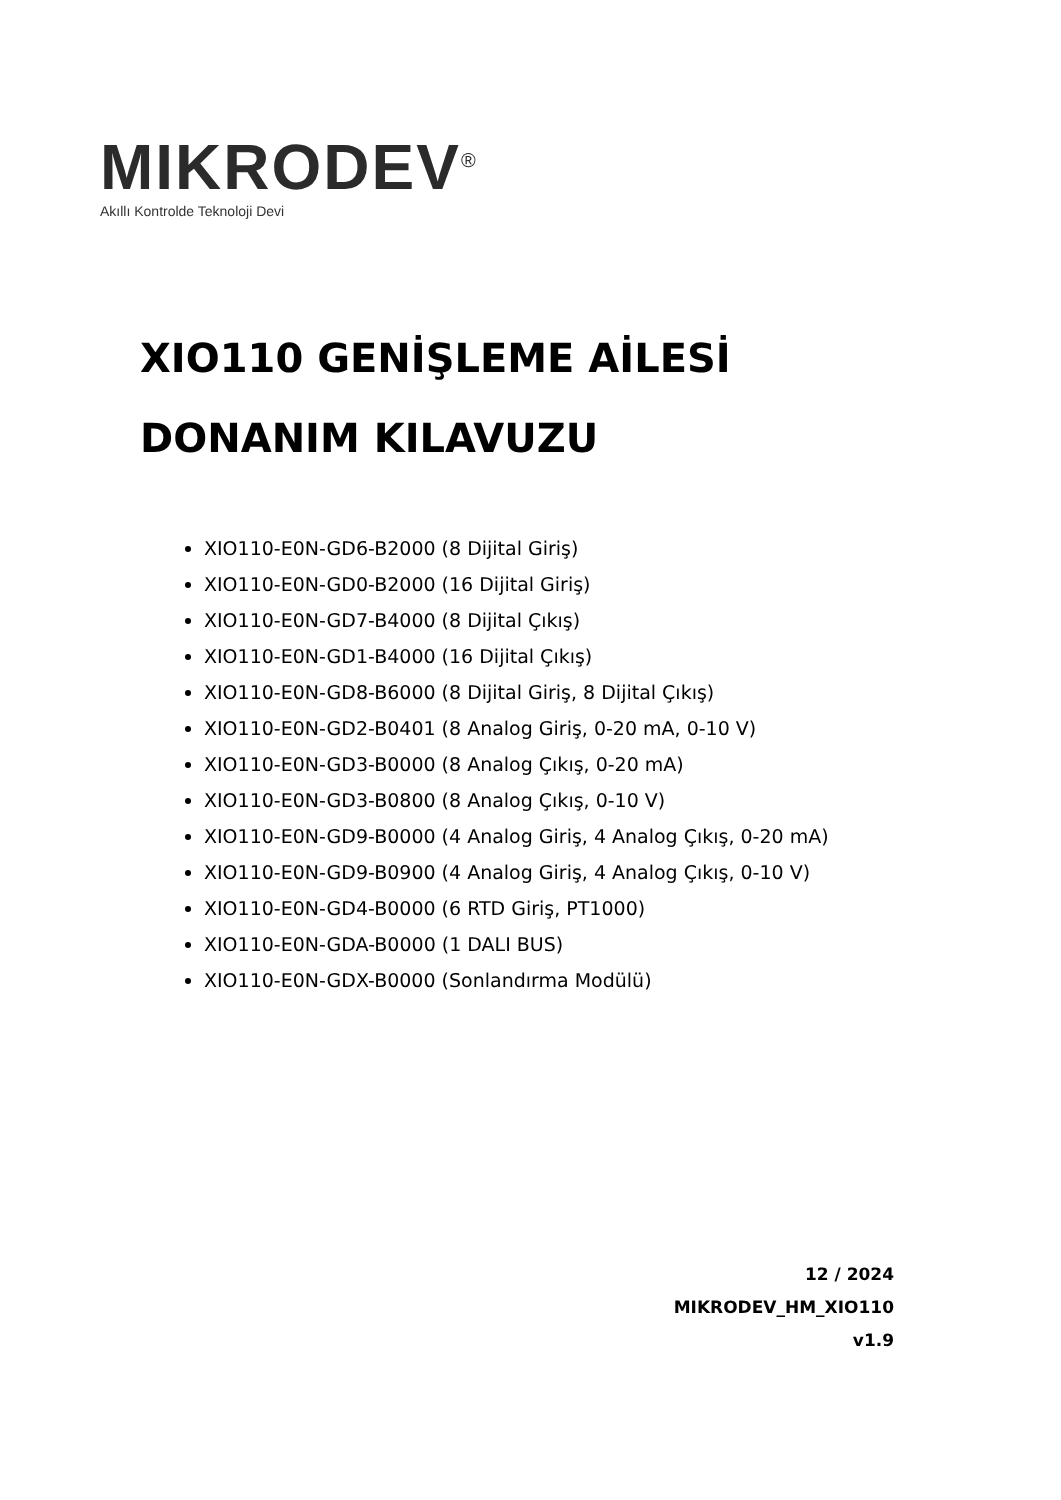MIKRODEV<sup>®</sup>
Akıllı Kontrolde Teknoloji Devi
XIO110 GENİŞLEME AİLESİ
DONANIM KILAVUZU
XIO110-E0N-GD6-B2000 (8 Dijital Giriş)
XIO110-E0N-GD0-B2000 (16 Dijital Giriş)
XIO110-E0N-GD7-B4000 (8 Dijital Çıkış)
XIO110-E0N-GD1-B4000 (16 Dijital Çıkış)
XIO110-E0N-GD8-B6000 (8 Dijital Giriş, 8 Dijital Çıkış)
XIO110-E0N-GD2-B0401 (8 Analog Giriş, 0-20 mA, 0-10 V)
XIO110-E0N-GD3-B0000 (8 Analog Çıkış, 0-20 mA)
XIO110-E0N-GD3-B0800 (8 Analog Çıkış, 0-10 V)
XIO110-E0N-GD9-B0000 (4 Analog Giriş, 4 Analog Çıkış, 0-20 mA)
XIO110-E0N-GD9-B0900 (4 Analog Giriş, 4 Analog Çıkış, 0-10 V)
XIO110-E0N-GD4-B0000 (6 RTD Giriş, PT1000)
XIO110-E0N-GDA-B0000 (1 DALI BUS)
XIO110-E0N-GDX-B0000 (Sonlandırma Modülü)
12 / 2024
MIKRODEV_HM_XIO110
v1.9